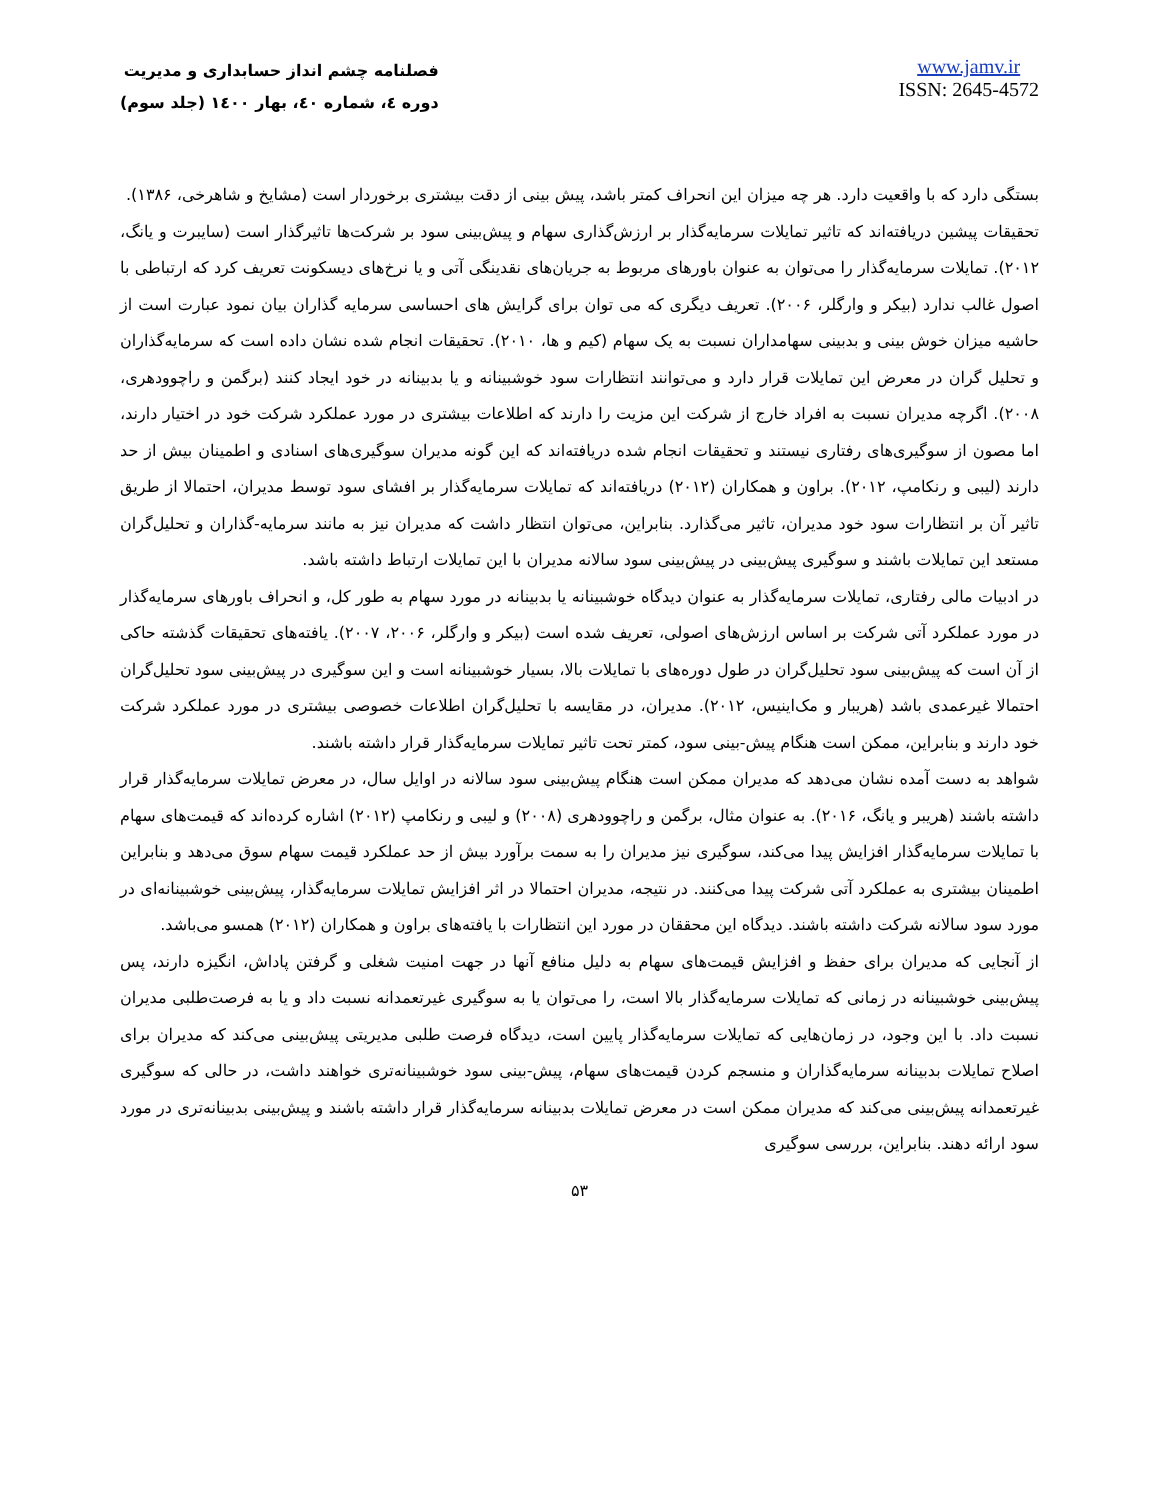فصلنامه چشم انداز حسابداری و مدیریت
دوره ٤، شماره ٤٠، بهار ١٤٠٠ (جلد سوم)
www.jamv.ir
ISSN: 2645-4572
بستگی دارد که با واقعیت دارد. هر چه میزان این انحراف کمتر باشد، پیش بینی از دقت بیشتری برخوردار است (مشایخ و شاهرخی، ۱۳۸۶).
تحقیقات پیشین دریافته‌اند که تاثیر تمایلات سرمایه‌گذار بر ارزش‌گذاری سهام و پیش‌بینی سود بر شرکت‌ها تاثیرگذار است (سایبرت و یانگ، ۲۰۱۲). تمایلات سرمایه‌گذار را می‌توان به عنوان باورهای مربوط به جریان‌های نقدینگی آتی و یا نرخ‌های دیسکونت تعریف کرد که ارتباطی با اصول غالب ندارد (بیکر و وارگلر، ۲۰۰۶). تعریف دیگری که می توان برای گرایش های احساسی سرمایه گذاران بیان نمود عبارت است از حاشیه میزان خوش بینی و بدبینی سهامداران نسبت به یک سهام (کیم و ها، ۲۰۱۰). تحقیقات انجام شده نشان داده است که سرمایه‌گذاران و تحلیل گران در معرض این تمایلات قرار دارد و می‌توانند انتظارات سود خوشبینانه و یا بدبینانه در خود ایجاد کنند (برگمن و راچوودهری، ۲۰۰۸). اگرچه مدیران نسبت به افراد خارج از شرکت این مزیت را دارند که اطلاعات بیشتری در مورد عملکرد شرکت خود در اختیار دارند، اما مصون از سوگیری‌های رفتاری نیستند و تحقیقات انجام شده دریافته‌اند که این گونه مدیران سوگیری‌های اسنادی و اطمینان بیش از حد دارند (لیبی و رنکامپ، ۲۰۱۲). براون و همکاران (۲۰۱۲) دریافته‌اند که تمایلات سرمایه‌گذار بر افشای سود توسط مدیران، احتمالا از طریق تاثیر آن بر انتظارات سود خود مدیران، تاثیر می‌گذارد. بنابراین، می‌توان انتظار داشت که مدیران نیز به مانند سرمایه-گذاران و تحلیل‌گران مستعد این تمایلات باشند و سوگیری پیش‌بینی در پیش‌بینی سود سالانه مدیران با این تمایلات ارتباط داشته باشد.
در ادبیات مالی رفتاری، تمایلات سرمایه‌گذار به عنوان دیدگاه خوشبینانه یا بدبینانه در مورد سهام به طور کل، و انحراف باورهای سرمایه‌گذار در مورد عملکرد آتی شرکت بر اساس ارزش‌های اصولی، تعریف شده است (بیکر و وارگلر، ۲۰۰۶، ۲۰۰۷). یافته‌های تحقیقات گذشته حاکی از آن است که پیش‌بینی سود تحلیل‌گران در طول دوره‌های با تمایلات بالا، بسیار خوشبینانه است و این سوگیری در پیش‌بینی سود تحلیل‌گران احتمالا غیرعمدی باشد (هریبار و مک‌اینیس، ۲۰۱۲). مدیران، در مقایسه با تحلیل‌گران اطلاعات خصوصی بیشتری در مورد عملکرد شرکت خود دارند و بنابراین، ممکن است هنگام پیش-بینی سود، کمتر تحت تاثیر تمایلات سرمایه‌گذار قرار داشته باشند.
شواهد به دست آمده نشان می‌دهد که مدیران ممکن است هنگام پیش‌بینی سود سالانه در اوایل سال، در معرض تمایلات سرمایه‌گذار قرار داشته باشند (هریبر و یانگ، ۲۰۱۶). به عنوان مثال، برگمن و راچوودهری (۲۰۰۸) و لیبی و رنکامپ (۲۰۱۲) اشاره کرده‌اند که قیمت‌های سهام با تمایلات سرمایه‌گذار افزایش پیدا می‌کند، سوگیری نیز مدیران را به سمت برآورد بیش از حد عملکرد قیمت سهام سوق می‌دهد و بنابراین اطمینان بیشتری به عملکرد آتی شرکت پیدا می‌کنند. در نتیجه، مدیران احتمالا در اثر افزایش تمایلات سرمایه‌گذار، پیش‌بینی خوشبینانه‌ای در مورد سود سالانه شرکت داشته باشند. دیدگاه این محققان در مورد این انتظارات با یافته‌های براون و همکاران (۲۰۱۲) همسو می‌باشد.
از آنجایی که مدیران برای حفظ و افزایش قیمت‌های سهام به دلیل منافع آنها در جهت امنیت شغلی و گرفتن پاداش، انگیزه دارند، پس پیش‌بینی خوشبینانه در زمانی که تمایلات سرمایه‌گذار بالا است، را می‌توان یا به سوگیری غیرتعمدانه نسبت داد و یا به فرصت‌طلبی مدیران نسبت داد. با این وجود، در زمان‌هایی که تمایلات سرمایه‌گذار پایین است، دیدگاه فرصت طلبی مدیریتی پیش‌بینی می‌کند که مدیران برای اصلاح تمایلات بدبینانه سرمایه‌گذاران و منسجم کردن قیمت‌های سهام، پیش-بینی سود خوشبینانه‌تری خواهند داشت، در حالی که سوگیری غیرتعمدانه پیش‌بینی می‌کند که مدیران ممکن است در معرض تمایلات بدبینانه سرمایه‌گذار قرار داشته باشند و پیش‌بینی بدبینانه‌تری در مورد سود ارائه دهند. بنابراین، بررسی سوگیری
۵۳